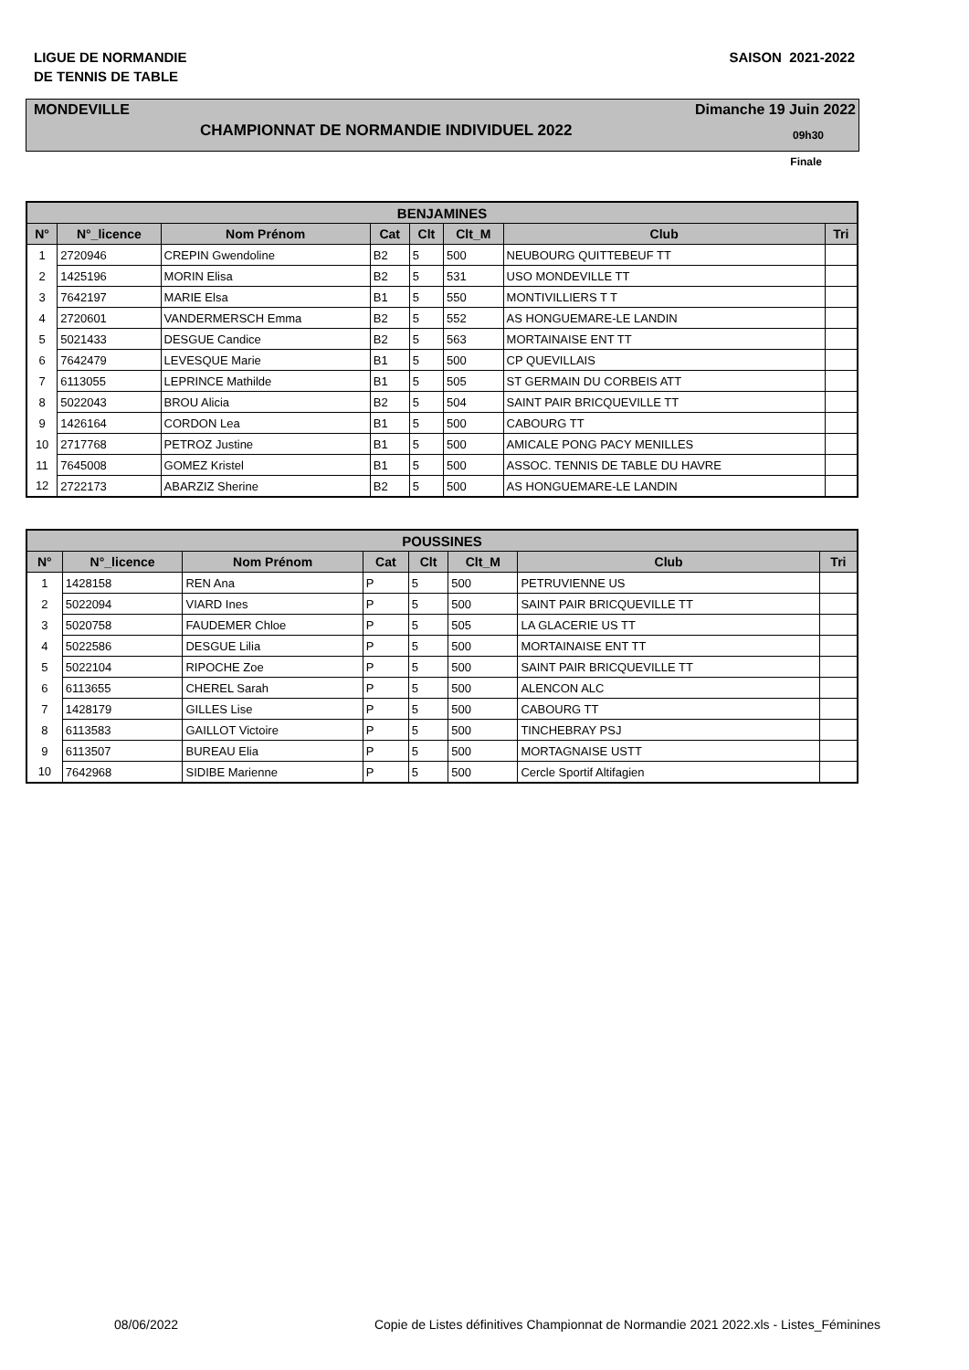LIGUE DE NORMANDIE
DE TENNIS DE TABLE
SAISON 2021-2022
MONDEVILLE Dimanche 19 Juin 2022
CHAMPIONNAT DE NORMANDIE INDIVIDUEL 2022 09h30
Finale
| BENJAMINES | | | | | | | |
| --- | --- | --- | --- | --- | --- | --- | --- |
| N° | N°_licence | Nom Prénom | Cat | Clt | Clt_M | Club | Tri |
| 1 | 2720946 | CREPIN Gwendoline | B2 | 5 | 500 | NEUBOURG QUITTEBEUF TT | |
| 2 | 1425196 | MORIN Elisa | B2 | 5 | 531 | USO MONDEVILLE TT | |
| 3 | 7642197 | MARIE Elsa | B1 | 5 | 550 | MONTIVILLIERS T T | |
| 4 | 2720601 | VANDERMERSCH Emma | B2 | 5 | 552 | AS HONGUEMARE-LE LANDIN | |
| 5 | 5021433 | DESGUE Candice | B2 | 5 | 563 | MORTAINAISE ENT TT | |
| 6 | 7642479 | LEVESQUE Marie | B1 | 5 | 500 | CP QUEVILLAIS | |
| 7 | 6113055 | LEPRINCE Mathilde | B1 | 5 | 505 | ST GERMAIN DU CORBEIS ATT | |
| 8 | 5022043 | BROU Alicia | B2 | 5 | 504 | SAINT PAIR BRICQUEVILLE TT | |
| 9 | 1426164 | CORDON Lea | B1 | 5 | 500 | CABOURG TT | |
| 10 | 2717768 | PETROZ Justine | B1 | 5 | 500 | AMICALE PONG PACY MENILLES | |
| 11 | 7645008 | GOMEZ Kristel | B1 | 5 | 500 | ASSOC. TENNIS DE TABLE DU HAVRE | |
| 12 | 2722173 | ABARZIZ Sherine | B2 | 5 | 500 | AS HONGUEMARE-LE LANDIN | |
| POUSSINES | | | | | | | |
| --- | --- | --- | --- | --- | --- | --- | --- |
| N° | N°_licence | Nom Prénom | Cat | Clt | Clt_M | Club | Tri |
| 1 | 1428158 | REN Ana | P | 5 | 500 | PETRUVIENNE US | |
| 2 | 5022094 | VIARD Ines | P | 5 | 500 | SAINT PAIR BRICQUEVILLE TT | |
| 3 | 5020758 | FAUDEMER Chloe | P | 5 | 505 | LA GLACERIE US TT | |
| 4 | 5022586 | DESGUE Lilia | P | 5 | 500 | MORTAINAISE ENT TT | |
| 5 | 5022104 | RIPOCHE Zoe | P | 5 | 500 | SAINT PAIR BRICQUEVILLE TT | |
| 6 | 6113655 | CHEREL Sarah | P | 5 | 500 | ALENCON ALC | |
| 7 | 1428179 | GILLES Lise | P | 5 | 500 | CABOURG TT | |
| 8 | 6113583 | GAILLOT Victoire | P | 5 | 500 | TINCHEBRAY PSJ | |
| 9 | 6113507 | BUREAU Elia | P | 5 | 500 | MORTAGNAISE USTT | |
| 10 | 7642968 | SIDIBE Marienne | P | 5 | 500 | Cercle Sportif Altifagien | |
08/06/2022 Copie de Listes définitives Championnat de Normandie 2021 2022.xls - Listes_Féminines